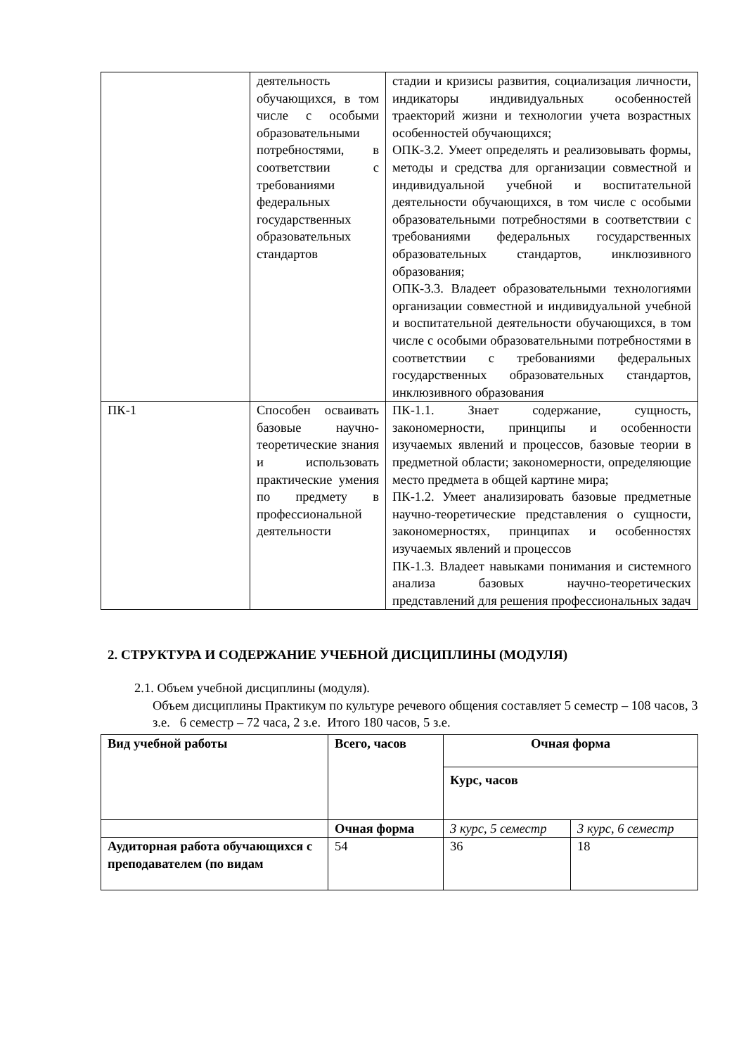| | деятельность обучающихся, в том числе с особыми образовательными потребностями, в соответствии с требованиями федеральных государственных образовательных стандартов | стадии и кризисы развития, социализация личности, индикаторы индивидуальных особенностей траекторий жизни и технологии учета возрастных особенностей обучающихся; ОПК-3.2. Умеет определять и реализовывать формы, методы и средства для организации совместной и индивидуальной учебной и воспитательной деятельности обучающихся, в том числе с особыми образовательными потребностями в соответствии с требованиями федеральных государственных образовательных стандартов, инклюзивного образования; ОПК-3.3. Владеет образовательными технологиями организации совместной и индивидуальной учебной и воспитательной деятельности обучающихся, в том числе с особыми образовательными потребностями в соответствии с требованиями федеральных государственных образовательных стандартов, инклюзивного образования |
| ПК-1 | Способен осваивать базовые научно-теоретические знания и использовать практические умения по предмету в профессиональной деятельности | ПК-1.1. Знает содержание, сущность, закономерности, принципы и особенности изучаемых явлений и процессов, базовые теории в предметной области; закономерности, определяющие место предмета в общей картине мира; ПК-1.2. Умеет анализировать базовые предметные научно-теоретические представления о сущности, закономерностях, принципах и особенностях изучаемых явлений и процессов ПК-1.3. Владеет навыками понимания и системного анализа базовых научно-теоретических представлений для решения профессиональных задач |
2. СТРУКТУРА И СОДЕРЖАНИЕ УЧЕБНОЙ ДИСЦИПЛИНЫ (МОДУЛЯ)
2.1. Объем учебной дисциплины (модуля).
Объем дисциплины Практикум по культуре речевого общения составляет 5 семестр – 108 часов, 3 з.е. 6 семестр – 72 часа, 2 з.е. Итого 180 часов, 5 з.е.
| Вид учебной работы | Всего, часов | Очная форма | |
| --- | --- | --- | --- |
| | | Курс, часов | |
| | Очная форма | 3 курс, 5 семестр | 3 курс, 6 семестр |
| Аудиторная работа обучающихся с преподавателем (по видам | 54 | 36 | 18 |